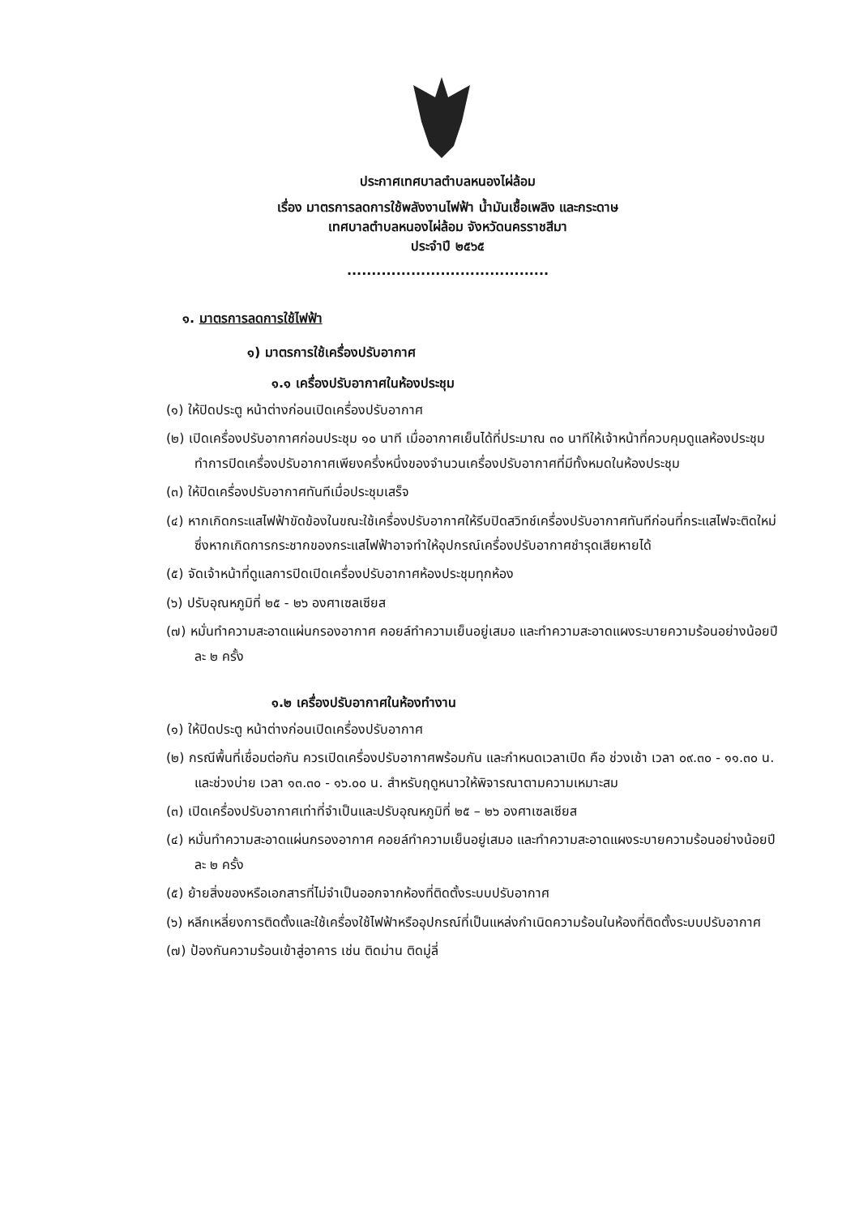ประกาศเทศบาลตำบลหนองไผ่ล้อม
เรื่อง มาตรการลดการใช้พลังงานไฟฟ้า น้ำมันเชื้อเพลิง และกระดาษ
เทศบาลตำบลหนองไผ่ล้อม จังหวัดนครราชสีมา
ประจำปี ๒๕๖๕
.........................................
๑. มาตรการลดการใช้ไฟฟ้า
๑) มาตรการใช้เครื่องปรับอากาศ
๑.๑ เครื่องปรับอากาศในห้องประชุม
(๑) ให้ปิดประตู หน้าต่างก่อนเปิดเครื่องปรับอากาศ
(๒) เปิดเครื่องปรับอากาศก่อนประชุม ๑๐ นาที เมื่ออากาศเย็นได้ที่ประมาณ ๓๐ นาทีให้เจ้าหน้าที่ควบคุมดูแลห้องประชุม ทำการปิดเครื่องปรับอากาศเพียงครึ่งหนึ่งของจำนวนเครื่องปรับอากาศที่มีทั้งหมดในห้องประชุม
(๓) ให้ปิดเครื่องปรับอากาศทันทีเมื่อประชุมเสร็จ
(๔) หากเกิดกระแสไฟฟ้าขัดข้องในขณะใช้เครื่องปรับอากาศให้รีบปิดสวิทช์เครื่องปรับอากาศทันทีก่อนที่กระแสไฟจะติดใหม่ ซึ่งหากเกิดการกระชากของกระแสไฟฟ้าอาจทำให้อุปกรณ์เครื่องปรับอากาศชำรุดเสียหายได้
(๕) จัดเจ้าหน้าที่ดูแลการปิดเปิดเครื่องปรับอากาศห้องประชุมทุกห้อง
(๖) ปรับอุณหภูมิที่ ๒๕ - ๒๖ องศาเซลเซียส
(๗) หมั่นทำความสะอาดแผ่นกรองอากาศ คอยล์ทำความเย็นอยู่เสมอ และทำความสะอาดแผงระบายความร้อนอย่างน้อยปีละ ๒ ครั้ง
๑.๒ เครื่องปรับอากาศในห้องทำงาน
(๑) ให้ปิดประตู หน้าต่างก่อนเปิดเครื่องปรับอากาศ
(๒) กรณีพื้นที่เชื่อมต่อกัน ควรเปิดเครื่องปรับอากาศพร้อมกัน และกำหนดเวลาเปิด คือ ช่วงเช้า เวลา ๐๙.๓๐ - ๑๑.๓๐ น. และช่วงบ่าย เวลา ๑๓.๓๐ - ๑๖.๐๐ น. สำหรับฤดูหนาวให้พิจารณาตามความเหมาะสม
(๓) เปิดเครื่องปรับอากาศเท่าที่จำเป็นและปรับอุณหภูมิที่ ๒๕ – ๒๖ องศาเซลเซียส
(๔) หมั่นทำความสะอาดแผ่นกรองอากาศ คอยล์ทำความเย็นอยู่เสมอ และทำความสะอาดแผงระบายความร้อนอย่างน้อยปีละ ๒ ครั้ง
(๕) ย้ายสิ่งของหรือเอกสารที่ไม่จำเป็นออกจากห้องที่ติดตั้งระบบปรับอากาศ
(๖) หลีกเหลี่ยงการติดตั้งและใช้เครื่องใช้ไฟฟ้าหรืออุปกรณ์ที่เป็นแหล่งกำเนิดความร้อนในห้องที่ติดตั้งระบบปรับอากาศ
(๗) ป้องกันความร้อนเข้าสู่อาคาร เช่น ติดม่าน ติดมู่ลี่